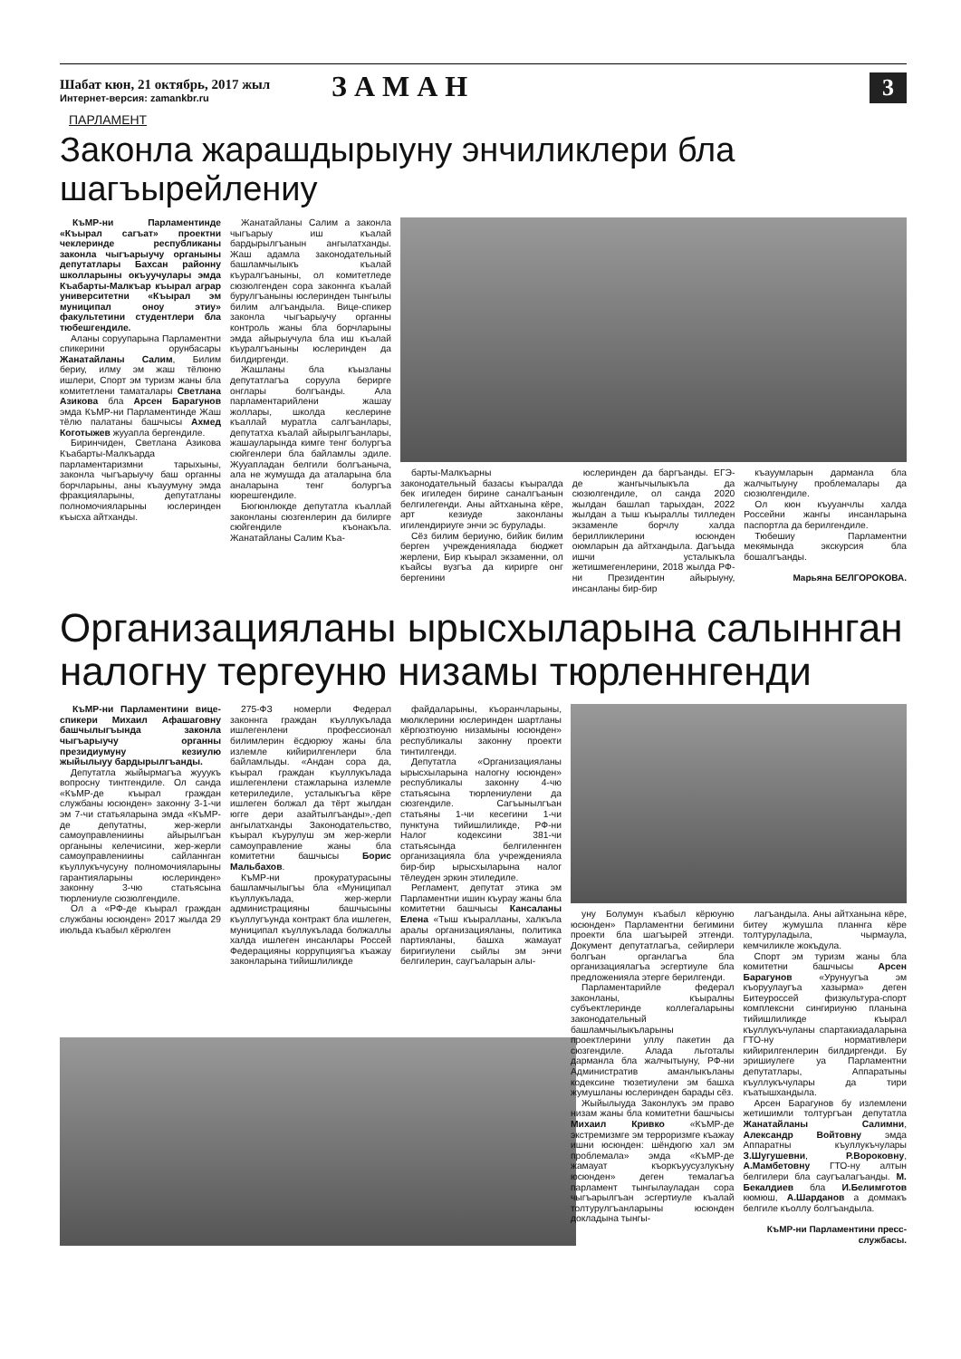Шабат кюн, 21 октябрь, 2017 жыл
Интернет-версия: zamankbr.ru
ЗАМАН
3
ПАРЛАМЕНТ
Законла жарашдырыуну энчиликлери бла шагъырейлениу
КъМР-ни Парламентинде «Къырал сагъат» проектни чеклеринде республиканы законла чыгъарыучу органыны депутатлары Бахсан районну школларыны окъуучулары эмда Къабарты-Малкъар къырал аграр университетни «Къырал эм муниципал оноу этиу» факультетини студентлери бла тюбешгендиле.
Аланы соруупарына Парламентни спикерини орунбасары Жанатайланы Салим, Билим бериу, илму эм жаш тёлюню ишлери, Спорт эм туризм жаны бла комитетлени таматалары Светлана Азикова бла Арсен Барагунов эмда КъМР-ни Парламентинде Жаш тёлю палатаны башчысы Ахмед Коготыжев жууапла бергендиле.
Биринчиден, Светлана Азикова Къабарты-Малкъарда парламентаризмни тарыхыны, законла чыгъарыучу баш органны борчларыны, аны къауумуну эмда фракцияларыны, депутатланы полномочияларыны юслеринден къысха айтханды.
Жанатайланы Салим а законла чыгъарыу иш къалай бардырылгъанын ангылатханды. Жаш адамла законодательный башламчылыкъ къалай къуралгъаныны, ол комитетледе сюзюлгенден сора законнга къалай бурулгъаныны юслеринден тынгылы билим алгъандыла. Вице-спикер законла чыгъарыучу органны контроль жаны бла борчларыны эмда айырыучула бла иш къалай къуралгъаныны юслеринден да билдиргенди.
Жашланы бла къызланы депутатлагъа соруула берирге онглары болгъанды. Ала парламентарийлени жашау жоллары, школда кеслерине къаллай муратла салгъанлары, депутатха къалай айырылгъанлары, жашауларында кимге тенг болургъа сюйгенлери бла байламлы эдиле. Жууапладан белгили болгъаныча, ала не жумушда да аталарына бла аналарына тенг болургъа кюрешгендиле.
Бюгюнлюкде депутатла къаллай законланы сюзгенлерин да билирге сюйгендиле къонакъла. Жанатайланы Салим Къа-
барты-Малкъарны законодательный базасы къыралда бек игиледен бирине саналгъанын белгилегенди. Аны айтханына кёре, арт кезиуде законланы игилендириуге энчи эс бурулады.
Сёз билим бериуню, бийик билим берген учреждениялада бюджет жерлени, Бир къырал экзаменни, ол къайсы вузгъа да кирирге онг бергенини
юслеринден да баргъанды. ЕГЭ-де жангычылыкъла да сюзюлгендиле, ол санда 2020 жылдан башлап тарыхдан, 2022 жылдан а тыш къыраллы тилледен экзаменле борчлу халда берилликлерини юсюнден оюмларын да айтхандыла. Дагъыда ишчи усталыкъла жетишмегенлерини, 2018 жылда РФ-ни Президентин айырыуну, инсанланы бир-бир
къауумларын дарманла бла жалчытыуну проблемалары да сюзюлгендиле.
Ол кюн къууанчлы халда Россейни жангы инсанларына паспортла да берилгендиле.
Тюбешиу Парламентни мекямында экскурсия бла бошалгъанды.
Марьяна БЕЛГОРОКОВА.
Организацияланы ырысхыларына салыннган налогну тергеуню низамы тюрленнгенди
КъМР-ни Парламентини вице-спикери Михаил Афашаговну башчылыгъында законла чыгъарыучу органны президиумуну кезиулю жыйылыуу бардырылгъанды.
Депутатла жыйырмагъа жууукъ вопросну тинтгендиле. Ол санда «КъМР-де къырал граждан службаны юсюнден» законну 3-1-чи эм 7-чи статьяларына эмда «КъМР-де депутатны, жер-жерли самоуправлениины айырылгъан органыны келечисини, жер-жерли самоуправлениины сайланнган къуллукъчусуну полномочияларыны гарантияларыны юслеринден» законну 3-чю статьясына тюрлениуле сюзюлгендиле.
Ол а «РФ-де къырал граждан службаны юсюнден» 2017 жылда 29 июльда къабыл кёрюлген
275-ФЗ номерли Федерал законнга граждан къуллукълада ишлегенлени профессионал билимлерин ёсдюрюу жаны бла излемле кийирилгенлери бла байламлыды. «Андан сора да, къырал граждан къуллукълада ишлегенлени стажларына излемле кетериледиле, усталыкъгъа кёре ишлеген болжал да тёрт жылдан югге дери азайтылгъанды»,-деп ангылатханды Законодательство, къырал къурулуш эм жер-жерли самоуправление жаны бла комитетни башчысы Борис Мальбахов.
КъМР-ни прокуратурасыны башламчылыгъы бла «Муниципал къуллукълада, жер-жерли администрацияны башчысыны къуллугъунда контракт бла ишлеген, муниципал къуллукълада болжаллы халда ишлеген инсанлары Россей Федерацияны коррупциягъа къажау законларына тийишлиликде
файдаларыны, къоранчларыны, мюлклерини юслеринден шартланы кёргюзтюуню низамыны юсюнден» республикалы законну проекти тинтилгенди.
Депутатла «Организацияланы ырысхыларына налогну юсюнден» республикалы законну 4-чю статьясына тюрлениулени да сюзгендиле. Сагъынылгъан статьяны 1-чи кесегини 1-чи пунктуна тийишлиликде, РФ-ни Налог кодексини 381-чи статьясында белгиленнген организацияла бла учреждениялa бир-бир ырысхыларына налог тёлеуден эркин этиледиле.
Регламент, депутат этика эм Парламентни ишин къурау жаны бла комитетни башчысы Кансаланы Елена «Тыш къыралланы, халкъла аралы организацияланы, политика партияланы, башха жамауат биригиулени сыйлы эм энчи белгилерин, саугъаларын алы-
уну Болумун къабыл кёрюуню юсюнден» Парламентни бегимини проекти бла шагъырей этгенди. Документ депутатлагъа, сейирлери болгъан органлагъа бла организациялагъа эсгертиуле бла предложенияла этерге берилгенди.
Парламентарийле федерал законланы, къыралны субъектлеринде коллегаларыны законодательный башламчылыкъларыны проектлерини уллу пакетин да сюзгендиле. Алада льготалы дарманла бла жалчытыуну, РФ-ни Административ аманлыкъланы кодексине тюзетиулени эм башха жумушланы юслеринден барады сёз.
Жыйылыуда Законлукъ эм право низам жаны бла комитетни башчысы Михаил Кривко «КъМР-де экстремизмге эм терроризмге къажау ишни юсюнден: шёндюгю хал эм проблемала» эмда «КъМР-де жамауат къоркъуусузлукъну юсюнден» деген темалагъа парламент тынгылауладан сора чыгъарылгъан эсгертиуле къалай толтурулгъанларыны юсюнден докладына тынгы-
лагъандыла. Аны айтханына кёре, битеу жумушла планнга кёре толтуруладыла, чырмаула, кемчиликле жокъдула.
Спорт эм туризм жаны бла комитетни башчысы Арсен Барагунов «Урунуугъа эм къоруулаугъа хазырма» деген Битеуроссей физкультура-спорт комплексни сингириуню планына тийишлиликде къырал къуллукъчуланы спартакиадаларына ГТО-ну нормативлери кийирилгенлерин билдиргенди. Бу эришиулеге уа Парламентни депутатлары, Аппаратыны къуллукъчулары да тири къатышхандыла.
Арсен Барагунов бу излемлени жетишимли толтургъан депутатла Жанатайланы Салимни, Александр Войтовну эмда Аппаратны къуллукъчулары З.Шугушевни, Р.Вороковну, А.Мамбетовну ГТО-ну алтын белгилери бла саугъалагъанды. М. Бекалдиев бла И.Белимготов кюмюш, А.Шарданов а доммакъ белгиле къоллу болгъандыла.
КъМР-ни Парламентини пресс-службасы.